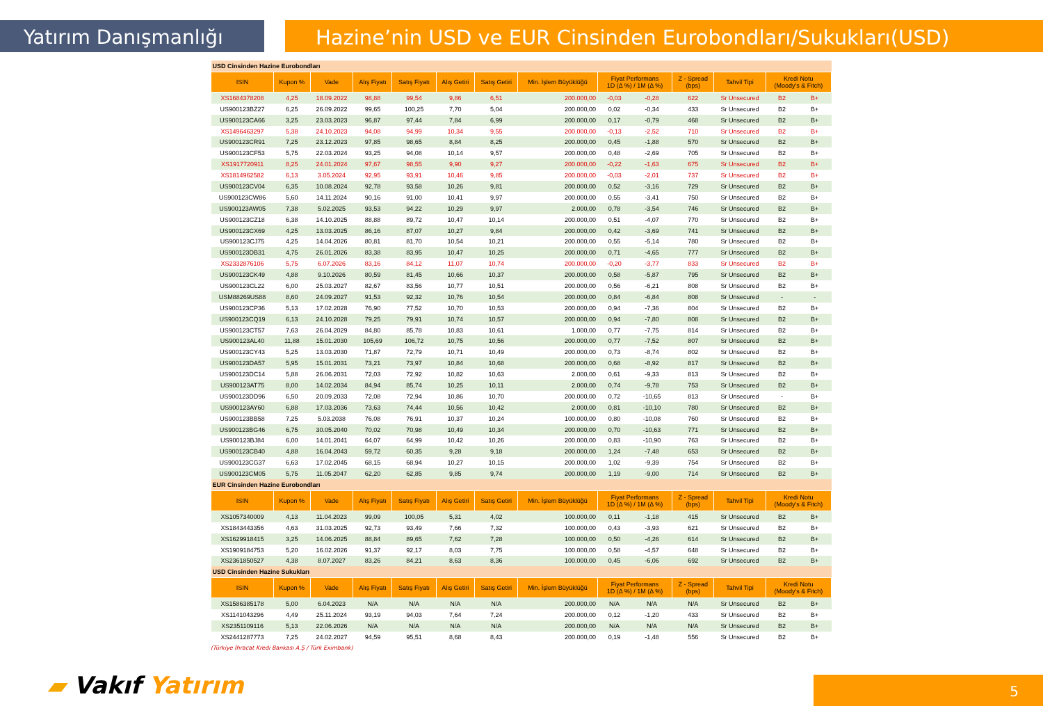Yatırım Danışmanlığı Hazine’nin USD ve EUR Cinsinden Eurobondları/Sukukları(USD)
| USD Cinsinden Hazine Eurobondları | | | | | | | | | | | | | |
| ISIN | Kupon % | Vade | Alış Fiyatı | Satış Fiyatı | Alış Getiri | Satış Getiri | Min. İşlem Büyüklüğü | Fiyat Performans 1D (Δ %) / 1M (Δ %) | | Z - Spread (bps) | Tahvil Tipi | Kredi Notu (Moody's & Fitch) | |
| XS1684378208 | 4,25 | 18.09.2022 | 98,88 | 99,54 | 9,86 | 6,51 | 200.000,00 | -0,03 | -0,28 | 622 | Sr Unsecured | B2 | B+ |
| US900123BZ27 | 6,25 | 26.09.2022 | 99,65 | 100,25 | 7,70 | 5,04 | 200.000,00 | 0,02 | -0,34 | 433 | Sr Unsecured | B2 | B+ |
| US900123CA66 | 3,25 | 23.03.2023 | 96,87 | 97,44 | 7,84 | 6,99 | 200.000,00 | 0,17 | -0,79 | 468 | Sr Unsecured | B2 | B+ |
| XS1496463297 | 5,38 | 24.10.2023 | 94,08 | 94,99 | 10,34 | 9,55 | 200.000,00 | -0,13 | -2,52 | 710 | Sr Unsecured | B2 | B+ |
| US900123CR91 | 7,25 | 23.12.2023 | 97,85 | 98,65 | 8,84 | 8,25 | 200.000,00 | 0,45 | -1,88 | 570 | Sr Unsecured | B2 | B+ |
| US900123CF53 | 5,75 | 22.03.2024 | 93,25 | 94,08 | 10,14 | 9,57 | 200.000,00 | 0,48 | -2,69 | 705 | Sr Unsecured | B2 | B+ |
| XS1917720911 | 8,25 | 24.01.2024 | 97,67 | 98,55 | 9,90 | 9,27 | 200.000,00 | -0,22 | -1,63 | 675 | Sr Unsecured | B2 | B+ |
| XS1814962582 | 6,13 | 3.05.2024 | 92,95 | 93,91 | 10,46 | 9,85 | 200.000,00 | -0,03 | -2,01 | 737 | Sr Unsecured | B2 | B+ |
| US900123CV04 | 6,35 | 10.08.2024 | 92,78 | 93,58 | 10,26 | 9,81 | 200.000,00 | 0,52 | -3,16 | 729 | Sr Unsecured | B2 | B+ |
| US900123CW86 | 5,60 | 14.11.2024 | 90,16 | 91,00 | 10,41 | 9,97 | 200.000,00 | 0,55 | -3,41 | 750 | Sr Unsecured | B2 | B+ |
| US900123AW05 | 7,38 | 5.02.2025 | 93,53 | 94,22 | 10,29 | 9,97 | 2.000,00 | 0,78 | -3,54 | 746 | Sr Unsecured | B2 | B+ |
| US900123CZ18 | 6,38 | 14.10.2025 | 88,88 | 89,72 | 10,47 | 10,14 | 200.000,00 | 0,51 | -4,07 | 770 | Sr Unsecured | B2 | B+ |
| US900123CX69 | 4,25 | 13.03.2025 | 86,16 | 87,07 | 10,27 | 9,84 | 200.000,00 | 0,42 | -3,69 | 741 | Sr Unsecured | B2 | B+ |
| US900123CJ75 | 4,25 | 14.04.2026 | 80,81 | 81,70 | 10,54 | 10,21 | 200.000,00 | 0,55 | -5,14 | 780 | Sr Unsecured | B2 | B+ |
| US900123DB31 | 4,75 | 26.01.2026 | 83,38 | 83,95 | 10,47 | 10,25 | 200.000,00 | 0,71 | -4,65 | 777 | Sr Unsecured | B2 | B+ |
| XS2332876106 | 5,75 | 6.07.2026 | 83,16 | 84,12 | 11,07 | 10,74 | 200.000,00 | -0,20 | -3,77 | 833 | Sr Unsecured | B2 | B+ |
| US900123CK49 | 4,88 | 9.10.2026 | 80,59 | 81,45 | 10,66 | 10,37 | 200.000,00 | 0,58 | -5,87 | 795 | Sr Unsecured | B2 | B+ |
| US900123CL22 | 6,00 | 25.03.2027 | 82,67 | 83,56 | 10,77 | 10,51 | 200.000,00 | 0,56 | -6,21 | 808 | Sr Unsecured | B2 | B+ |
| USM88269US88 | 8,60 | 24.09.2027 | 91,53 | 92,32 | 10,76 | 10,54 | 200.000,00 | 0,84 | -6,84 | 808 | Sr Unsecured | - | - |
| US900123CP36 | 5,13 | 17.02.2028 | 76,90 | 77,52 | 10,70 | 10,53 | 200.000,00 | 0,94 | -7,36 | 804 | Sr Unsecured | B2 | B+ |
| US900123CQ19 | 6,13 | 24.10.2028 | 79,25 | 79,91 | 10,74 | 10,57 | 200.000,00 | 0,94 | -7,80 | 808 | Sr Unsecured | B2 | B+ |
| US900123CT57 | 7,63 | 26.04.2029 | 84,80 | 85,78 | 10,83 | 10,61 | 1.000,00 | 0,77 | -7,75 | 814 | Sr Unsecured | B2 | B+ |
| US900123AL40 | 11,88 | 15.01.2030 | 105,69 | 106,72 | 10,75 | 10,56 | 200.000,00 | 0,77 | -7,52 | 807 | Sr Unsecured | B2 | B+ |
| US900123CY43 | 5,25 | 13.03.2030 | 71,87 | 72,79 | 10,71 | 10,49 | 200.000,00 | 0,73 | -8,74 | 802 | Sr Unsecured | B2 | B+ |
| US900123DA57 | 5,95 | 15.01.2031 | 73,21 | 73,97 | 10,84 | 10,68 | 200.000,00 | 0,68 | -8,92 | 817 | Sr Unsecured | B2 | B+ |
| US900123DC14 | 5,88 | 26.06.2031 | 72,03 | 72,92 | 10,82 | 10,63 | 2.000,00 | 0,61 | -9,33 | 813 | Sr Unsecured | B2 | B+ |
| US900123AT75 | 8,00 | 14.02.2034 | 84,94 | 85,74 | 10,25 | 10,11 | 2.000,00 | 0,74 | -9,78 | 753 | Sr Unsecured | B2 | B+ |
| US900123DD96 | 6,50 | 20.09.2033 | 72,08 | 72,94 | 10,86 | 10,70 | 200.000,00 | 0,72 | -10,65 | 813 | Sr Unsecured | - | B+ |
| US900123AY60 | 6,88 | 17.03.2036 | 73,63 | 74,44 | 10,56 | 10,42 | 2.000,00 | 0,81 | -10,10 | 780 | Sr Unsecured | B2 | B+ |
| US900123BB58 | 7,25 | 5.03.2038 | 76,08 | 76,91 | 10,37 | 10,24 | 100.000,00 | 0,80 | -10,08 | 760 | Sr Unsecured | B2 | B+ |
| US900123BG46 | 6,75 | 30.05.2040 | 70,02 | 70,98 | 10,49 | 10,34 | 200.000,00 | 0,70 | -10,63 | 771 | Sr Unsecured | B2 | B+ |
| US900123BJ84 | 6,00 | 14.01.2041 | 64,07 | 64,99 | 10,42 | 10,26 | 200.000,00 | 0,83 | -10,90 | 763 | Sr Unsecured | B2 | B+ |
| US900123CB40 | 4,88 | 16.04.2043 | 59,72 | 60,35 | 9,28 | 9,18 | 200.000,00 | 1,24 | -7,48 | 653 | Sr Unsecured | B2 | B+ |
| US900123CG37 | 6,63 | 17.02.2045 | 68,15 | 68,94 | 10,27 | 10,15 | 200.000,00 | 1,02 | -9,39 | 754 | Sr Unsecured | B2 | B+ |
| US900123CM05 | 5,75 | 11.05.2047 | 62,20 | 62,85 | 9,85 | 9,74 | 200.000,00 | 1,19 | -9,00 | 714 | Sr Unsecured | B2 | B+ |
| EUR Cinsinden Hazine Eurobondları | | | | | | | | | | | | | |
| ISIN | Kupon % | Vade | Alış Fiyatı | Satış Fiyatı | Alış Getiri | Satış Getiri | Min. İşlem Büyüklüğü | Fiyat Performans 1D (Δ %) / 1M (Δ %) | | Z - Spread (bps) | Tahvil Tipi | Kredi Notu (Moody's & Fitch) | |
| XS1057340009 | 4,13 | 11.04.2023 | 99,09 | 100,05 | 5,31 | 4,02 | 100.000,00 | 0,11 | -1,18 | 415 | Sr Unsecured | B2 | B+ |
| XS1843443356 | 4,63 | 31.03.2025 | 92,73 | 93,49 | 7,66 | 7,32 | 100.000,00 | 0,43 | -3,93 | 621 | Sr Unsecured | B2 | B+ |
| XS1629918415 | 3,25 | 14.06.2025 | 88,84 | 89,65 | 7,62 | 7,28 | 100.000,00 | 0,50 | -4,26 | 614 | Sr Unsecured | B2 | B+ |
| XS1909184753 | 5,20 | 16.02.2026 | 91,37 | 92,17 | 8,03 | 7,75 | 100.000,00 | 0,58 | -4,57 | 648 | Sr Unsecured | B2 | B+ |
| XS2361850527 | 4,38 | 8.07.2027 | 83,26 | 84,21 | 8,63 | 8,36 | 100.000,00 | 0,45 | -6,06 | 692 | Sr Unsecured | B2 | B+ |
| USD Cinsinden Hazine Sukukları | | | | | | | | | | | | | |
| ISIN | Kupon % | Vade | Alış Fiyatı | Satış Fiyatı | Alış Getiri | Satış Getiri | Min. İşlem Büyüklüğü | Fiyat Performans 1D (Δ %) / 1M (Δ %) | | Z - Spread (bps) | Tahvil Tipi | Kredi Notu (Moody's & Fitch) | |
| XS1586385178 | 5,00 | 6.04.2023 | N/A | N/A | N/A | N/A | 200.000,00 | N/A | N/A | N/A | Sr Unsecured | B2 | B+ |
| XS1141043296 | 4,49 | 25.11.2024 | 93,19 | 94,03 | 7,64 | 7,24 | 200.000,00 | 0,12 | -1,20 | 433 | Sr Unsecured | B2 | B+ |
| XS2351109116 | 5,13 | 22.06.2026 | N/A | N/A | N/A | N/A | 200.000,00 | N/A | N/A | N/A | Sr Unsecured | B2 | B+ |
| XS2441287773 | 7,25 | 24.02.2027 | 94,59 | 95,51 | 8,68 | 8,43 | 200.000,00 | 0,19 | -1,48 | 556 | Sr Unsecured | B2 | B+ |
(Türkiye İhracat Kredi Bankası A.Ş / Türk Eximbank)
▰ Vakıf Yatırım 5